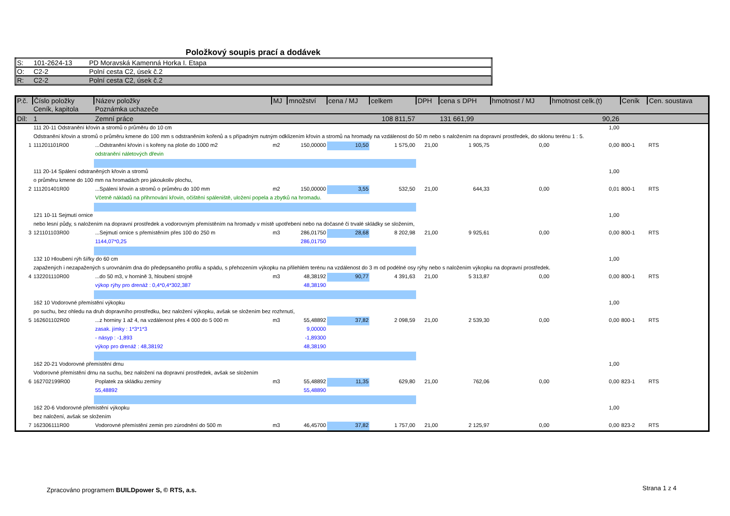Položkový soupis prací a dodávek
| S: | 101-2624-13 | PD Moravská Kamenná Horka I. Etapa |
| O: | C2-2 | Polní cesta C2, úsek č.2 |
| R: | C2-2 | Polní cesta C2, úsek č.2 |
| P.č. | Číslo položky | Název položky | MJ | množství | cena / MJ | celkem | DPH | cena s DPH | hmotnost / MJ | hmotnost celk.(t) | Ceník | Cen. soustava |
| --- | --- | --- | --- | --- | --- | --- | --- | --- | --- | --- | --- | --- |
| | Ceník, kapitola | Poznámka uchazeče | | | | | | | | | | |
| Díl: | 1 | Zemní práce | | | | 108 811,57 | | 131 661,99 | | 90,26 | | |
| | 111 20-11 Odstranění křovin a stromů o průměru do 10 cm | | | | | | | | | 1,00 | | |
| | Odstranění křovin a stromů o průměru kmene do 100 mm s odstraněním kořenů a s případným nutným odklizením křovin a stromů na hromady na vzdálenost do 50 m nebo s naložením na dopravní prostředek, do sklonu terénu 1 : 5. | | | | | | | | | | | |
| 1 | 111201101R00 | ...Odstranění křovin i s kořeny na ploše do 1000 m2 | m2 | 150,00000 | 10,50 | 1 575,00 | 21,00 | 1 905,75 | 0,00 | 0,00 | 800-1 | RTS |
| | | odstranění náletových dřevin | | | | | | | | | | |
| | 111 20-14 Spálení odstraněných křovin a stromů | | | | | | | | | 1,00 | | |
| | o průměru kmene do 100 mm na hromadách pro jakoukoliv plochu, | | | | | | | | | | | |
| 2 | 111201401R00 | ...Spálení křovin a stromů o průměru do 100 mm | m2 | 150,00000 | 3,55 | 532,50 | 21,00 | 644,33 | 0,00 | 0,01 | 800-1 | RTS |
| | | Včetně nákladů na přihrnování křovin, očištění spáleniště, uložení popela a zbytků na hromadu. | | | | | | | | | | |
| | 121 10-11 Sejmutí ornice | | | | | | | | | 1,00 | | |
| | nebo lesní půdy, s naložením na dopravní prostředek a vodorovným přemístěním na hromady v místě upotřebení nebo na dočasné či trvalé skládky se složením, | | | | | | | | | | | |
| 3 | 121101103R00 | ...Sejmutí ornice s přemístěním přes 100 do 250 m | m3 | 286,01750 | 28,68 | 8 202,98 | 21,00 | 9 925,61 | 0,00 | 0,00 | 800-1 | RTS |
| | | 1144,07*0,25 | | 286,01750 | | | | | | | | |
| | 132 10 Hloubení rýh šířky do 60 cm | | | | | | | | | 1,00 | | |
| | zapažených i nezapažených s urovnáním dna do předepsaného profilu a spádu, s přehozením výkopku na přilehlém terénu na vzdálenost do 3 m od podélné osy rýhy nebo s naložením výkopku na dopravní prostředek. | | | | | | | | | | | |
| 4 | 132201110R00 | ...do 50 m3, v hornině 3, hloubení strojně | m3 | 48,38192 | 90,77 | 4 391,63 | 21,00 | 5 313,87 | 0,00 | 0,00 | 800-1 | RTS |
| | | výkop rýhy pro drenáž : 0,4*0,4*302,387 | | 48,38190 | | | | | | | | |
| | 162 10 Vodorovné přemístění výkopku | | | | | | | | | 1,00 | | |
| | po suchu, bez ohledu na druh dopravního prostředku, bez naložení výkopku, avšak se složením bez rozhrnutí, | | | | | | | | | | | |
| 5 | 162601102R00 | ...z horniny 1 až 4, na vzdálenost přes 4 000 do 5 000 m | m3 | 55,48892 | 37,82 | 2 098,59 | 21,00 | 2 539,30 | 0,00 | 0,00 | 800-1 | RTS |
| | | zasak. jímky : 1*3*1*3 | | 9,00000 | | | | | | | | |
| | | - násyp : -1,893 | | -1,89300 | | | | | | | | |
| | | výkop pro drenáž : 48,38192 | | 48,38190 | | | | | | | | |
| | 162 20-21 Vodorovné přemístění drnu | | | | | | | | | 1,00 | | |
| | Vodorovné přemístění drnu na suchu, bez naložení na dopravní prostředek, avšak se složením | | | | | | | | | | | |
| 6 | 162702199R00 | Poplatek za skládku zeminy | m3 | 55,48892 | 11,35 | 629,80 | 21,00 | 762,06 | 0,00 | 0,00 | 823-1 | RTS |
| | | 55,48892 | | 55,48890 | | | | | | | | |
| | 162 20-6 Vodorovné přemístění výkopku | | | | | | | | | 1,00 | | |
| | bez naložení, avšak se složením | | | | | | | | | | | |
| 7 | 162306111R00 | Vodorovné přemístění zemin pro zúrodnění do 500 m | m3 | 46,45700 | 37,82 | 1 757,00 | 21,00 | 2 125,97 | 0,00 | 0,00 | 823-2 | RTS |
Zpracováno programem BUILDpower S, © RTS, a.s.
Strana 1 z 4